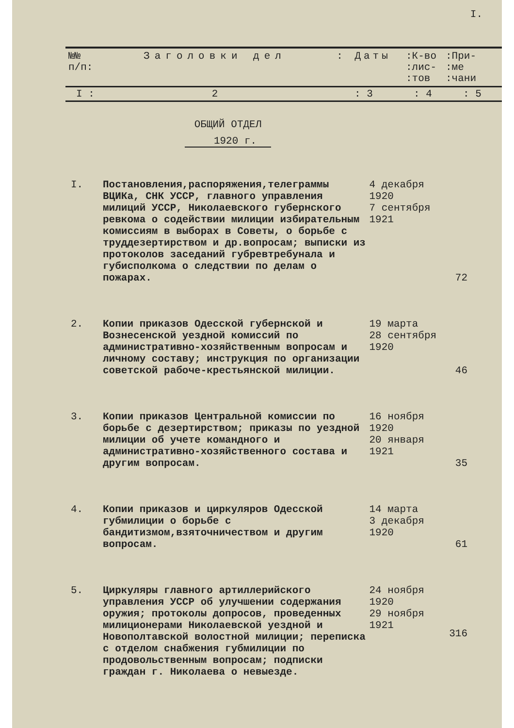I.
| №№ п/п: | Заголовки дел | : Даты | :К-во :лис- :тов | :При- :ме :чани |
| I : | 2 | : 3 | : 4 | : 5 |
ОБЩИЙ ОТДЕЛ
1920 г.
| I. | Постановления,распоряжения,телеграммы ВЦИКа, СНК УССР, главного управления милиций УССР, Николаевского губернского ревкома о содействии милиции избирательным комиссиям в выборах в Советы, о борьбе с труддезертирством и др.вопросам; выписки из протоколов заседаний губревтребунала и губисполкома о следствии по делам о пожарах. | 4 декабря 1920 7 сентября 1921 | 72 |
| 2. | Копии приказов Одесской губернской и Вознесенской уездной комиссий по административно-хозяйственным вопросам и личному составу; инструкция по организации советской рабоче-крестьянской милиции. | 19 марта 28 сентября 1920 | 46 |
| 3. | Копии приказов Центральной комиссии по борьбе с дезертирством; приказы по уездной милиции об учете командного и административно-хозяйственного состава и другим вопросам. | 16 ноября 1920 20 января 1921 | 35 |
| 4. | Копии приказов и циркуляров Одесской губмилиции о борьбе с бандитизмом,взяточничеством и другим вопросам. | 14 марта 3 декабря 1920 | 61 |
| 5. | Циркуляры главного артиллерийского управления УССР об улучшении содержания оружия; протоколы допросов, проведенных милиционерами Николаевской уездной и Новополтавской волостной милиции; переписка с отделом снабжения губмилиции по продовольственным вопросам; подписки граждан г. Николаева о невыезде. | 24 ноября 1920 29 ноября 1921 | 316 |